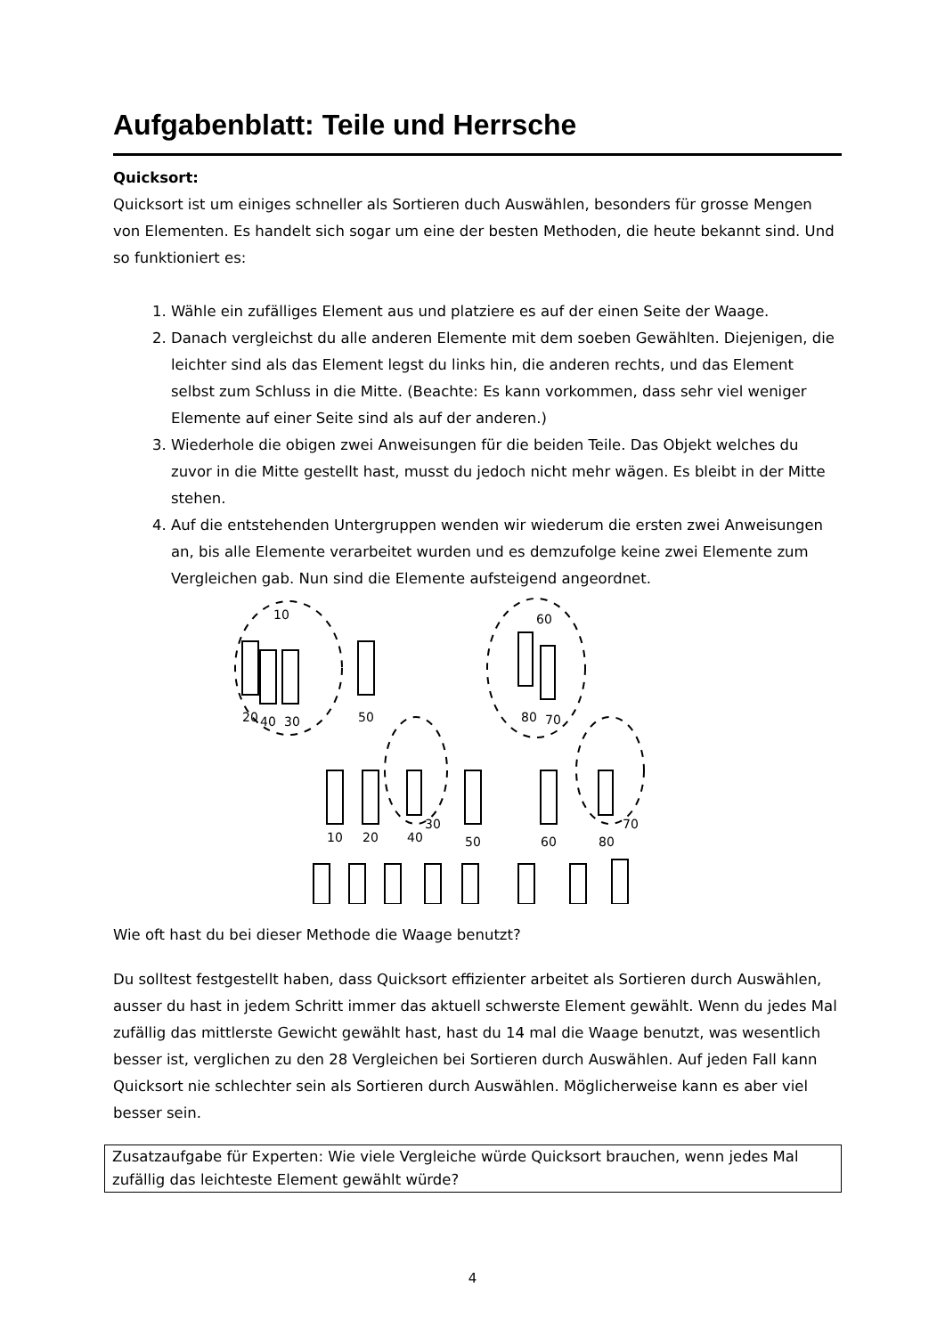Aufgabenblatt: Teile und Herrsche
Quicksort:
Quicksort ist um einiges schneller als Sortieren duch Auswählen, besonders für grosse Mengen von Elementen. Es handelt sich sogar um eine der besten Methoden, die heute bekannt sind. Und so funktioniert es:
1. Wähle ein zufälliges Element aus und platziere es auf der einen Seite der Waage.
2. Danach vergleichst du alle anderen Elemente mit dem soeben Gewählten. Diejenigen, die leichter sind als das Element legst du links hin, die anderen rechts, und das Element selbst zum Schluss in die Mitte. (Beachte: Es kann vorkommen, dass sehr viel weniger Elemente auf einer Seite sind als auf der anderen.)
3. Wiederhole die obigen zwei Anweisungen für die beiden Teile. Das Objekt welches du zuvor in die Mitte gestellt hast, musst du jedoch nicht mehr wägen. Es bleibt in der Mitte stehen.
4. Auf die entstehenden Untergruppen wenden wir wiederum die ersten zwei Anweisungen an, bis alle Elemente verarbeitet wurden und es demzufolge keine zwei Elemente zum Vergleichen gab. Nun sind die Elemente aufsteigend angeordnet.
20
40
30
50
80
70
60
10
10
20
40
30
50
60
80
70
Wie oft hast du bei dieser Methode die Waage benutzt?
Du solltest festgestellt haben, dass Quicksort effizienter arbeitet als Sortieren durch Auswählen, ausser du hast in jedem Schritt immer das aktuell schwerste Element gewählt. Wenn du jedes Mal zufällig das mittlerste Gewicht gewählt hast, hast du 14 mal die Waage benutzt, was wesentlich besser ist, verglichen zu den 28 Vergleichen bei Sortieren durch Auswählen. Auf jeden Fall kann Quicksort nie schlechter sein als Sortieren durch Auswählen. Möglicherweise kann es aber viel besser sein.
Zusatzaufgabe für Experten: Wie viele Vergleiche würde Quicksort brauchen, wenn jedes Mal zufällig das leichteste Element gewählt würde?
4